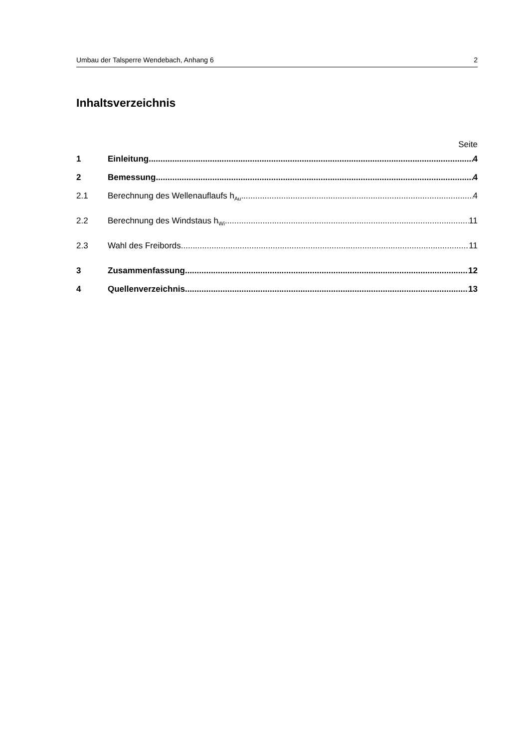Umbau der Talsperre Wendebach, Anhang 6 2
Inhaltsverzeichnis
Seite
1 Einleitung 4
2 Bemessung 4
2.1 Berechnung des Wellenauflaufs h<sub>Au</sub> 4
2.2 Berechnung des Windstaus h<sub>Wi</sub> 11
2.3 Wahl des Freibords 11
3 Zusammenfassung 12
4 Quellenverzeichnis 13